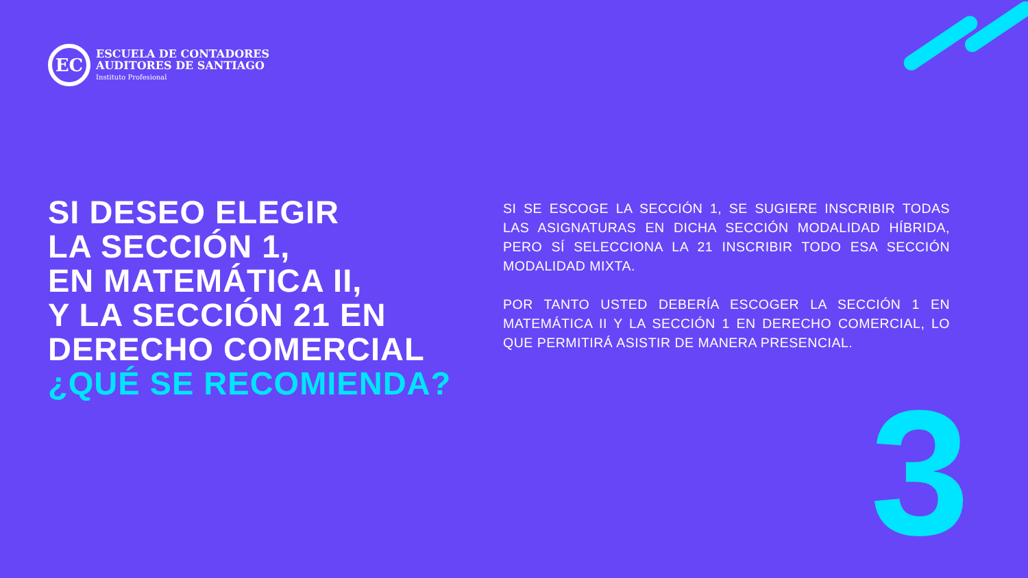EC
ESCUELA DE CONTADORES
AUDITORES DE SANTIAGO
Instituto Profesional
SI DESEO ELEGIR
LA SECCIÓN 1,
EN MATEMÁTICA II,
Y LA SECCIÓN 21 EN
DERECHO COMERCIAL
¿QUÉ SE RECOMIENDA?
SI SE ESCOGE LA SECCIÓN 1, SE SUGIERE INSCRIBIR TODAS LAS ASIGNATURAS EN DICHA SECCIÓN MODALIDAD HÍBRIDA, PERO SÍ SELECCIONA LA 21 INSCRIBIR TODO ESA SECCIÓN MODALIDAD MIXTA.
POR TANTO USTED DEBERÍA ESCOGER LA SECCIÓN 1 EN MATEMÁTICA II Y LA SECCIÓN 1 EN DERECHO COMERCIAL, LO QUE PERMITIRÁ ASISTIR DE MANERA PRESENCIAL.
3